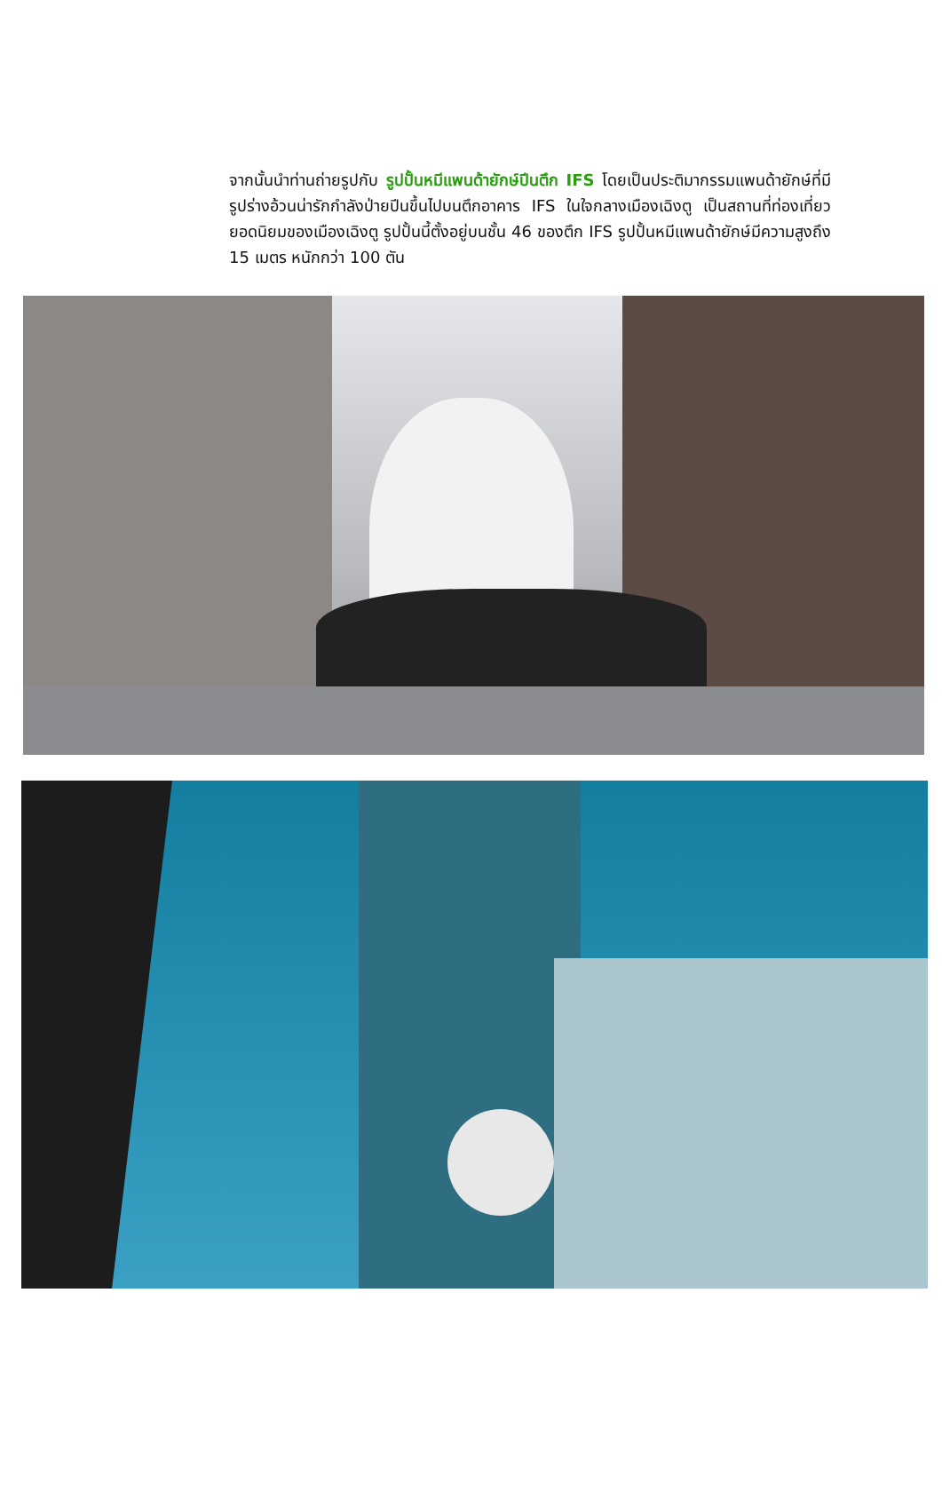จากนั้นนำท่านถ่ายรูปกับ รูปปั้นหมีแพนด้ายักษ์ปีนตึก IFS โดยเป็นประติมากรรมแพนด้ายักษ์ที่มีรูปร่างอ้วนน่ารักกำลังป่ายปีนขึ้นไปบนตึกอาคาร IFS ในใจกลางเมืองเฉิงตู เป็นสถานที่ท่องเที่ยวยอดนิยมของเมืองเฉิงตู รูปปั้นนี้ตั้งอยู่บนชั้น 46 ของตึก IFS รูปปั้นหมีแพนด้ายักษ์มีความสูงถึง 15 เมตร หนักกว่า 100 ตัน